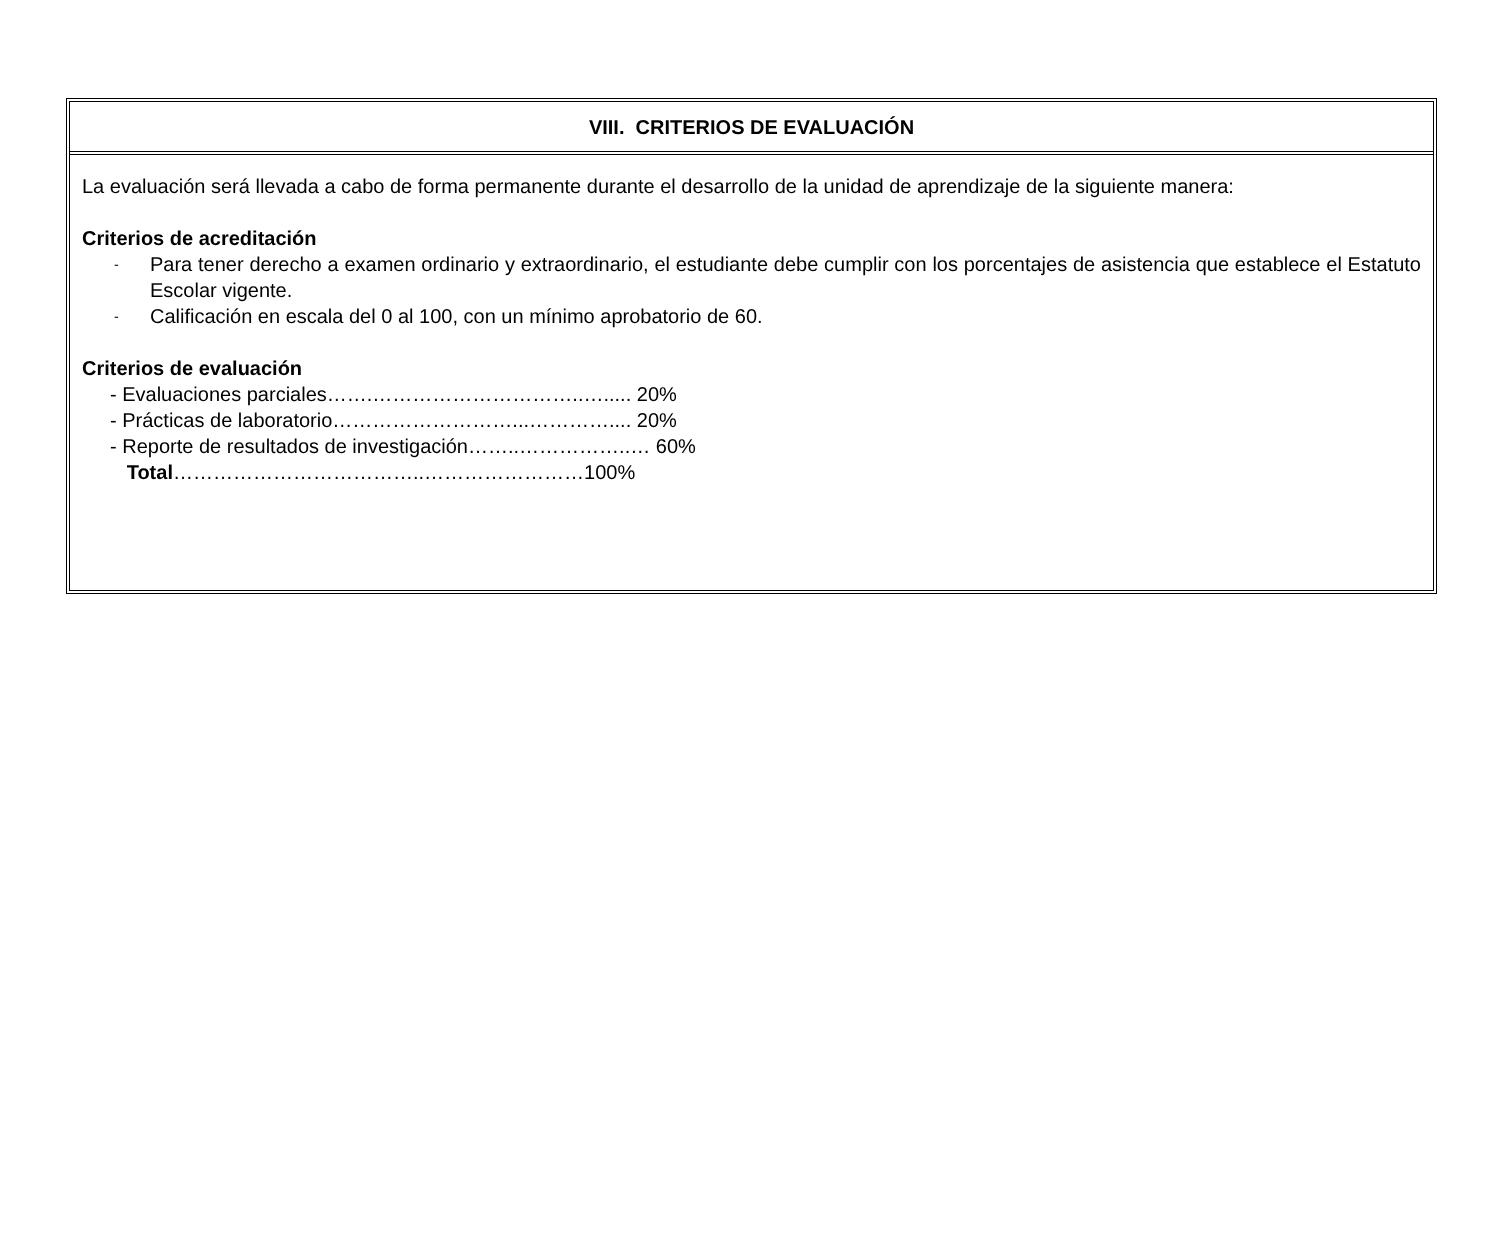VIII. CRITERIOS DE EVALUACIÓN
La evaluación será llevada a cabo de forma permanente durante el desarrollo de la unidad de aprendizaje de la siguiente manera:
Criterios de acreditación
- Para tener derecho a examen ordinario y extraordinario, el estudiante debe cumplir con los porcentajes de asistencia que establece el Estatuto Escolar vigente.
- Calificación en escala del 0 al 100, con un mínimo aprobatorio de 60.
Criterios de evaluación
- Evaluaciones parciales…….…………………………..…..... 20%
- Prácticas de laboratorio………………………...………….... 20%
- Reporte de resultados de investigación……..……………..… 60%
Total………………………………..……………………100%